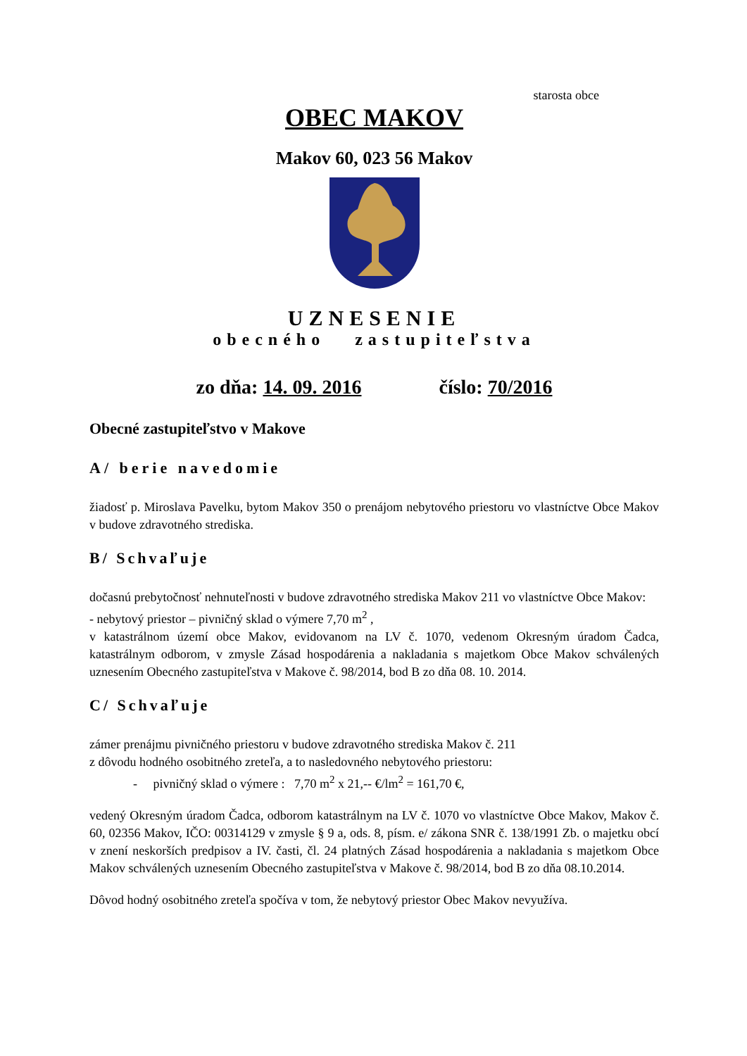starosta obce
OBEC MAKOV
Makov 60, 023 56 Makov
UZNESENIE
obecného zastupiteľstva
zo dňa: 14. 09. 2016 číslo: 70/2016
Obecné zastupiteľstvo v Makove
A/ berie navedomie
žiadosť p. Miroslava Pavelku, bytom Makov 350 o prenájom nebytového priestoru vo vlastníctve Obce Makov v budove zdravotného strediska.
B/ Schvaľuje
dočasnú prebytočnosť nehnuteľnosti v budove zdravotného strediska Makov 211 vo vlastníctve Obce Makov:
- nebytový priestor – pivničný sklad o výmere 7,70 m<sup>2</sup> ,
v katastrálnom území obce Makov, evidovanom na LV č. 1070, vedenom Okresným úradom Čadca, katastrálnym odborom, v zmysle Zásad hospodárenia a nakladania s majetkom Obce Makov schválených uznesením Obecného zastupiteľstva v Makove č. 98/2014, bod B zo dňa 08. 10. 2014.
C/ Schvaľuje
zámer prenájmu pivničného priestoru v budove zdravotného strediska Makov č. 211
z dôvodu hodného osobitného zreteľa, a to nasledovného nebytového priestoru:
- pivničný sklad o výmere : 7,70 m<sup>2</sup> x 21,-- €/lm<sup>2</sup> = 161,70 €,
vedený Okresným úradom Čadca, odborom katastrálnym na LV č. 1070 vo vlastníctve Obce Makov, Makov č. 60, 02356 Makov, IČO: 00314129 v zmysle § 9 a, ods. 8, písm. e/ zákona SNR č. 138/1991 Zb. o majetku obcí v znení neskorších predpisov a IV. časti, čl. 24 platných Zásad hospodárenia a nakladania s majetkom Obce Makov schválených uznesením Obecného zastupiteľstva v Makove č. 98/2014, bod B zo dňa 08.10.2014.
Dôvod hodný osobitného zreteľa spočíva v tom, že nebytový priestor Obec Makov nevyužíva.